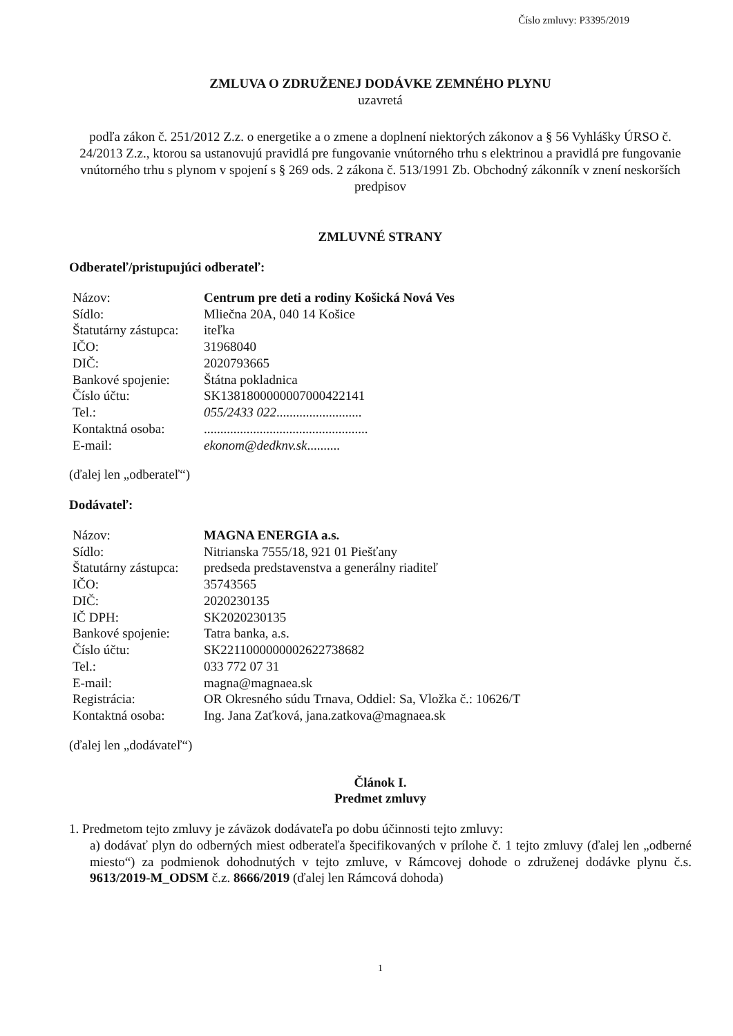Číslo zmluvy: P3395/2019
ZMLUVA O ZDRUŽENEJ DODÁVKE ZEMNÉHO PLYNU
uzavretá
podľa zákon č. 251/2012 Z.z. o energetike a o zmene a doplnení niektorých zákonov a § 56 Vyhlášky ÚRSO č. 24/2013 Z.z., ktorou sa ustanovujú pravidlá pre fungovanie vnútorného trhu s elektrinou a pravidlá pre fungovanie vnútorného trhu s plynom v spojení s § 269 ods. 2 zákona č. 513/1991 Zb. Obchodný zákonník v znení neskorších predpisov
ZMLUVNÉ STRANY
Odberateľ/pristupujúci odberateľ:
| Názov: | Centrum pre deti a rodiny Košická Nová Ves |
| Sídlo: | Mliečna 20A, 040 14 Košice |
| Štatutárny zástupca: | iteľka |
| IČO: | 31968040 |
| DIČ: | 2020793665 |
| Bankové spojenie: | Štátna pokladnica |
| Číslo účtu: | SK1381800000007000422141 |
| Tel.: | 055/2433 022 .......................... |
| Kontaktná osoba: | .................................................. |
| E-mail: | ekonom@dedknv.sk .......... |
(ďalej len „odberateľ“)
Dodávateľ:
| Názov: | MAGNA ENERGIA a.s. |
| Sídlo: | Nitrianska 7555/18, 921 01 Piešťany |
| Štatutárny zástupca: | predseda predstavenstva a generálny riaditeľ |
| IČO: | 35743565 |
| DIČ: | 2020230135 |
| IČ DPH: | SK2020230135 |
| Bankové spojenie: | Tatra banka, a.s. |
| Číslo účtu: | SK2211000000002622738682 |
| Tel.: | 033 772 07 31 |
| E-mail: | magna@magnaea.sk |
| Registrácia: | OR Okresného súdu Trnava, Oddiel: Sa, Vložka č.: 10626/T |
| Kontaktná osoba: | Ing. Jana Zaťková, jana.zatkova@magnaea.sk |
(ďalej len „dodávateľ“)
Článok I.
Predmet zmluvy
1. Predmetom tejto zmluvy je záväzok dodávateľa po dobu účinnosti tejto zmluvy:
a) dodávať plyn do odberných miest odberateľa špecifikovaných v prílohe č. 1 tejto zmluvy (ďalej len „odberné miesto“) za podmienok dohodnutých v tejto zmluve, v Rámcovej dohode o združenej dodávke plynu č.s. 9613/2019-M_ODSM č.z. 8666/2019 (ďalej len Rámcová dohoda)
1